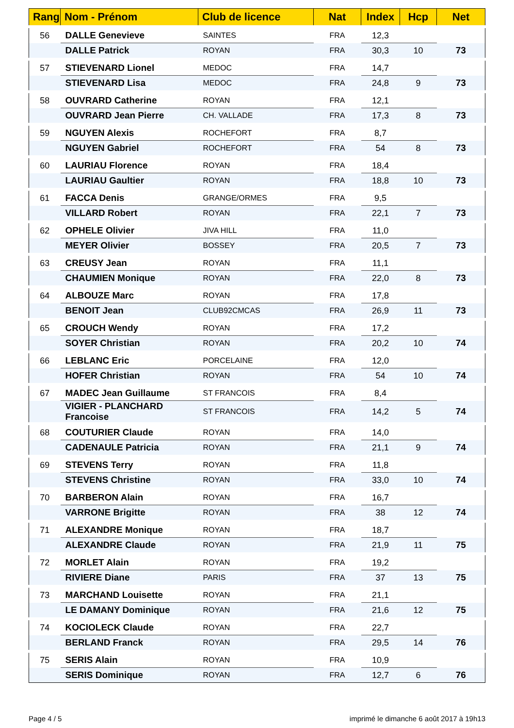| Rang | Nom - Prénom | Club de licence | Nat | Index | Hcp | Net |
| --- | --- | --- | --- | --- | --- | --- |
| 56 | DALLE Genevieve | SAINTES | FRA | 12,3 | | |
| | DALLE Patrick | ROYAN | FRA | 30,3 | 10 | 73 |
| 57 | STIEVENARD Lionel | MEDOC | FRA | 14,7 | | |
| | STIEVENARD Lisa | MEDOC | FRA | 24,8 | 9 | 73 |
| 58 | OUVRARD Catherine | ROYAN | FRA | 12,1 | | |
| | OUVRARD Jean Pierre | CH. VALLADE | FRA | 17,3 | 8 | 73 |
| 59 | NGUYEN Alexis | ROCHEFORT | FRA | 8,7 | | |
| | NGUYEN Gabriel | ROCHEFORT | FRA | 54 | 8 | 73 |
| 60 | LAURIAU Florence | ROYAN | FRA | 18,4 | | |
| | LAURIAU Gaultier | ROYAN | FRA | 18,8 | 10 | 73 |
| 61 | FACCA Denis | GRANGE/ORMES | FRA | 9,5 | | |
| | VILLARD Robert | ROYAN | FRA | 22,1 | 7 | 73 |
| 62 | OPHELE Olivier | JIVA HILL | FRA | 11,0 | | |
| | MEYER Olivier | BOSSEY | FRA | 20,5 | 7 | 73 |
| 63 | CREUSY Jean | ROYAN | FRA | 11,1 | | |
| | CHAUMIEN Monique | ROYAN | FRA | 22,0 | 8 | 73 |
| 64 | ALBOUZE Marc | ROYAN | FRA | 17,8 | | |
| | BENOIT Jean | CLUB92CMCAS | FRA | 26,9 | 11 | 73 |
| 65 | CROUCH Wendy | ROYAN | FRA | 17,2 | | |
| | SOYER Christian | ROYAN | FRA | 20,2 | 10 | 74 |
| 66 | LEBLANC Eric | PORCELAINE | FRA | 12,0 | | |
| | HOFER Christian | ROYAN | FRA | 54 | 10 | 74 |
| 67 | MADEC Jean Guillaume | ST FRANCOIS | FRA | 8,4 | | |
| | VIGIER - PLANCHARD Francoise | ST FRANCOIS | FRA | 14,2 | 5 | 74 |
| 68 | COUTURIER Claude | ROYAN | FRA | 14,0 | | |
| | CADENAULE Patricia | ROYAN | FRA | 21,1 | 9 | 74 |
| 69 | STEVENS Terry | ROYAN | FRA | 11,8 | | |
| | STEVENS Christine | ROYAN | FRA | 33,0 | 10 | 74 |
| 70 | BARBERON Alain | ROYAN | FRA | 16,7 | | |
| | VARRONE Brigitte | ROYAN | FRA | 38 | 12 | 74 |
| 71 | ALEXANDRE Monique | ROYAN | FRA | 18,7 | | |
| | ALEXANDRE Claude | ROYAN | FRA | 21,9 | 11 | 75 |
| 72 | MORLET Alain | ROYAN | FRA | 19,2 | | |
| | RIVIERE Diane | PARIS | FRA | 37 | 13 | 75 |
| 73 | MARCHAND Louisette | ROYAN | FRA | 21,1 | | |
| | LE DAMANY Dominique | ROYAN | FRA | 21,6 | 12 | 75 |
| 74 | KOCIOLECK Claude | ROYAN | FRA | 22,7 | | |
| | BERLAND Franck | ROYAN | FRA | 29,5 | 14 | 76 |
| 75 | SERIS Alain | ROYAN | FRA | 10,9 | | |
| | SERIS Dominique | ROYAN | FRA | 12,7 | 6 | 76 |
Page 4 / 5
imprimé le dimanche 6 août 2017 à 19h13